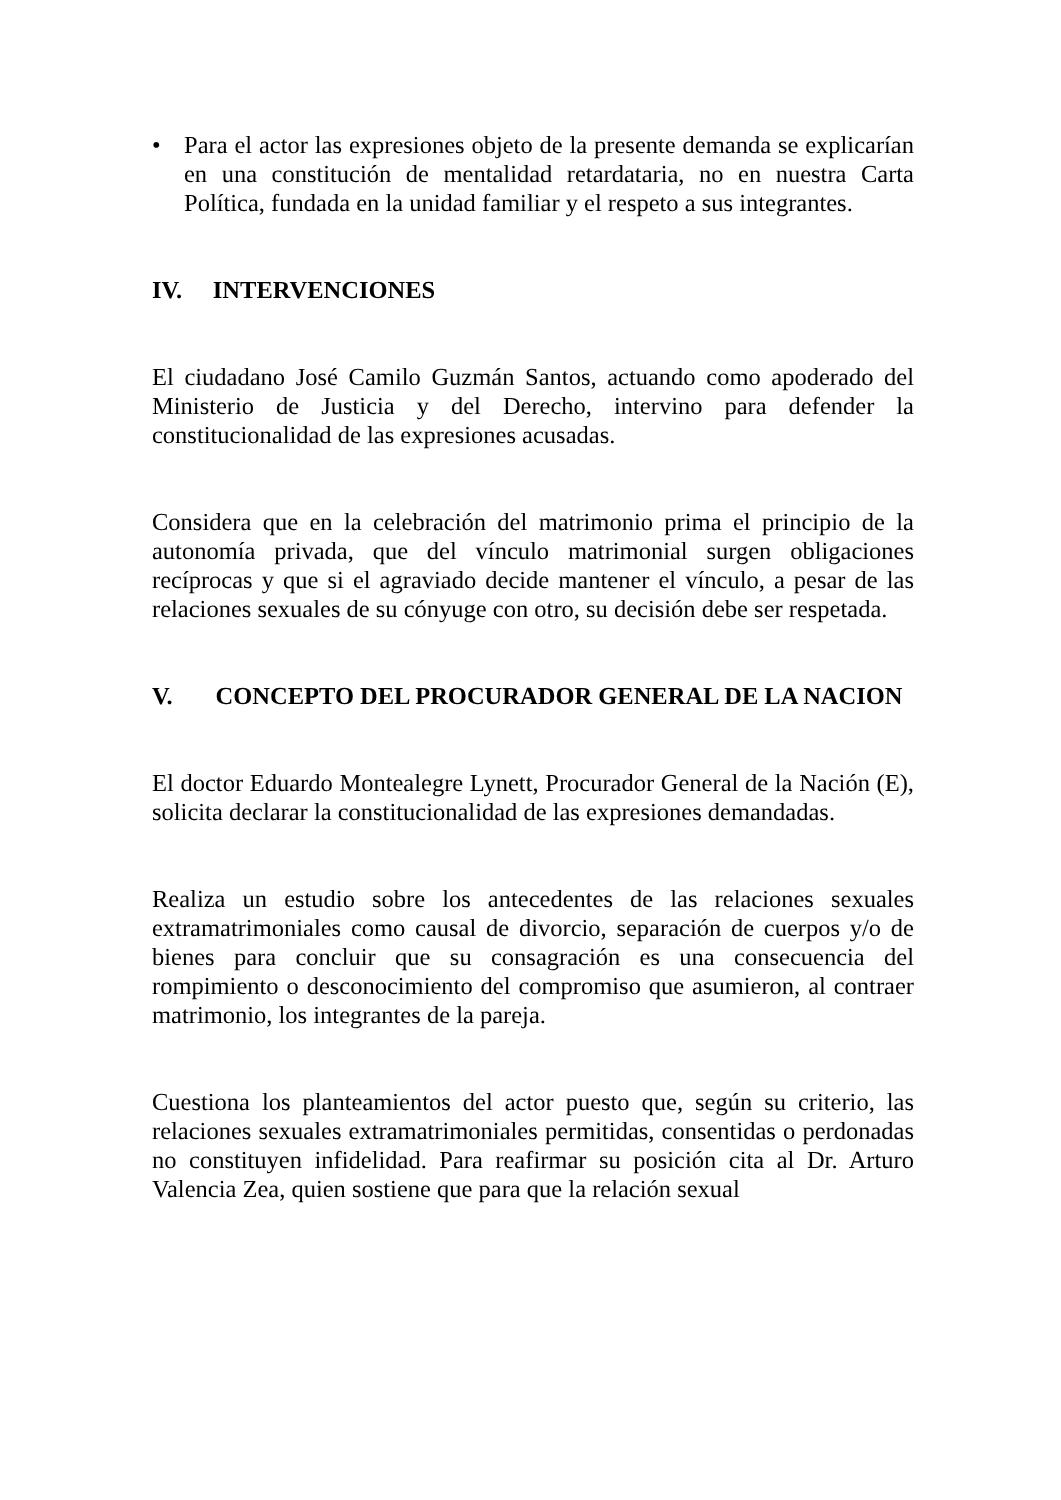• Para el actor las expresiones objeto de la presente demanda se explicarían en una constitución de mentalidad retardataria, no en nuestra Carta Política, fundada en la unidad familiar y el respeto a sus integrantes.
IV. INTERVENCIONES
El ciudadano José Camilo Guzmán Santos, actuando como apoderado del Ministerio de Justicia y del Derecho, intervino para defender la constitucionalidad de las expresiones acusadas.
Considera que en la celebración del matrimonio prima el principio de la autonomía privada, que del vínculo matrimonial surgen obligaciones recíprocas y que si el agraviado decide mantener el vínculo, a pesar de las relaciones sexuales de su cónyuge con otro, su decisión debe ser respetada.
V. CONCEPTO DEL PROCURADOR GENERAL DE LA NACION
El doctor Eduardo Montealegre Lynett, Procurador General de la Nación (E), solicita declarar la constitucionalidad de las expresiones demandadas.
Realiza un estudio sobre los antecedentes de las relaciones sexuales extramatrimoniales como causal de divorcio, separación de cuerpos y/o de bienes para concluir que su consagración es una consecuencia del rompimiento o desconocimiento del compromiso que asumieron, al contraer matrimonio, los integrantes de la pareja.
Cuestiona los planteamientos del actor puesto que, según su criterio, las relaciones sexuales extramatrimoniales permitidas, consentidas o perdonadas no constituyen infidelidad. Para reafirmar su posición cita al Dr. Arturo Valencia Zea, quien sostiene que para que la relación sexual